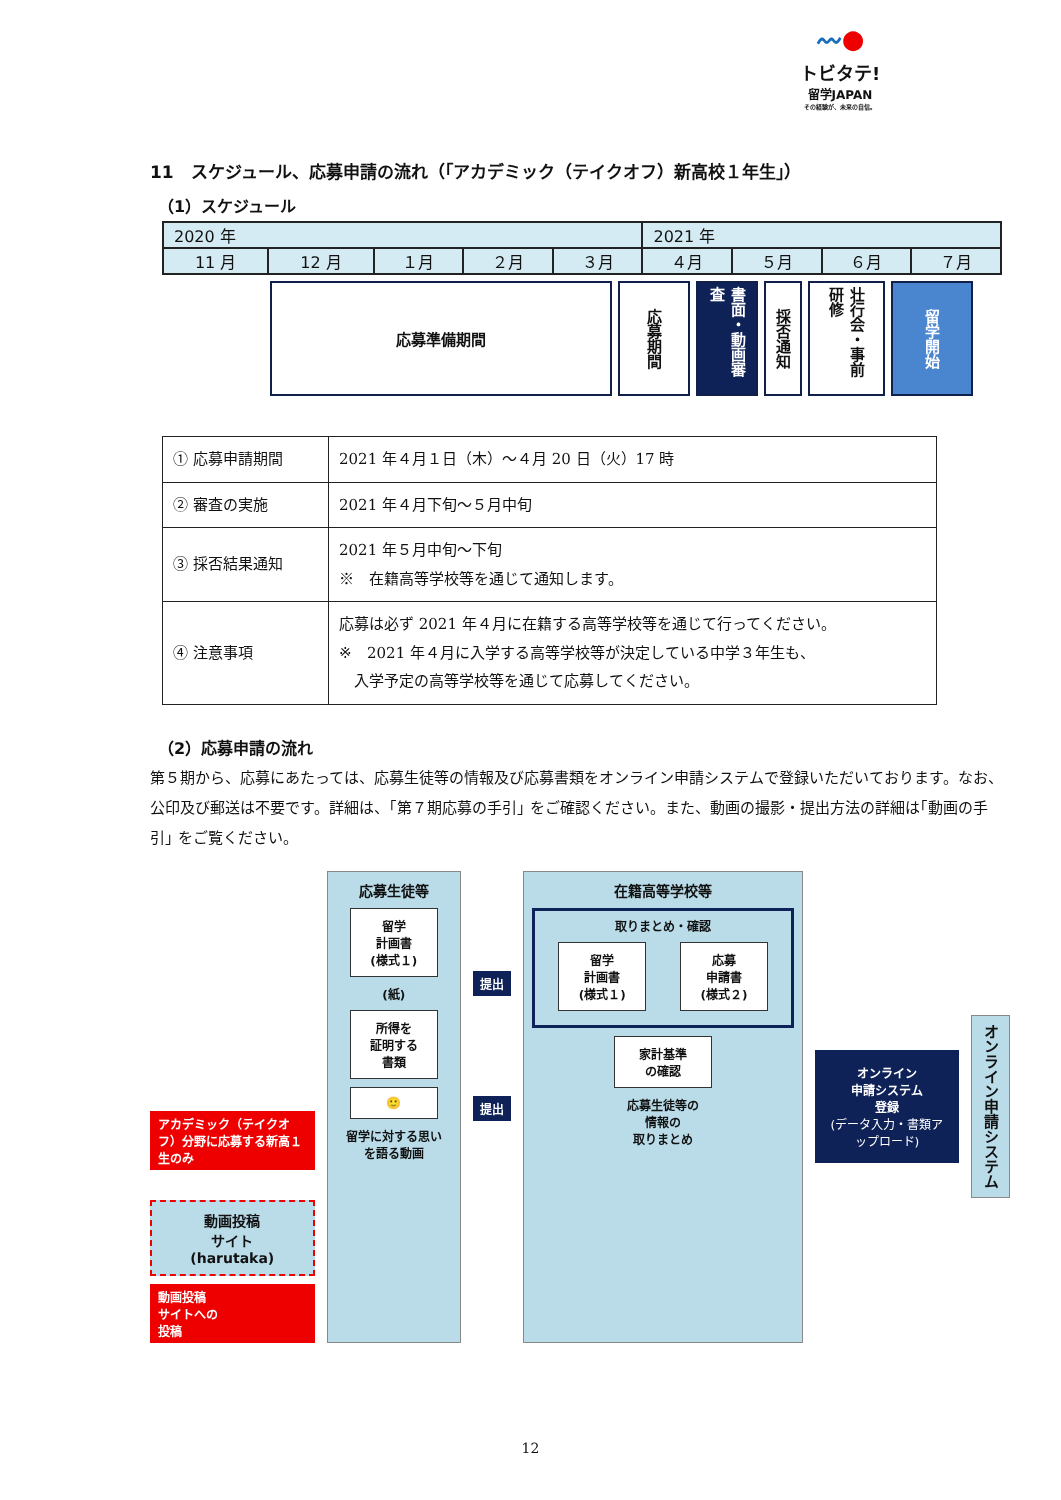〰●
トビタテ!
留学JAPAN
その経験が、未来の自信。
11　スケジュール、応募申請の流れ（｢アカデミック（テイクオフ）新高校１年生｣）
（1）スケジュール
| 2020 年 | | | | | 2021 年 | | | |
| 11 月 | 12 月 | １月 | ２月 | ３月 | ４月 | ５月 | ６月 | ７月 |
応募準備期間
応募期間
書面・動画審査
採否通知
壮行会・事前研修
留学開始
| ① 応募申請期間 | 2021 年４月１日（木）～４月 20 日（火）17 時 |
| ② 審査の実施 | 2021 年４月下旬～５月中旬 |
| ③ 採否結果通知 | 2021 年５月中旬～下旬 ※ 在籍高等学校等を通じて通知します。 |
| ④ 注意事項 | 応募は必ず 2021 年４月に在籍する高等学校等を通じて行ってください。 ※ 2021 年４月に入学する高等学校等が決定している中学３年生も、 入学予定の高等学校等を通じて応募してください。 |
（2）応募申請の流れ
第５期から、応募にあたっては、応募生徒等の情報及び応募書類をオンライン申請システムで登録いただいております。なお、公印及び郵送は不要です。詳細は、｢第７期応募の手引｣ をご確認ください。また、動画の撮影・提出方法の詳細は｢動画の手引｣ をご覧ください。
アカデミック（テイクオフ）分野に応募する新高１生のみ
動画投稿
サイト
(harutaka)
動画投稿
サイトへの
投稿
応募生徒等
留学
計画書
(様式１)
(紙)
所得を
証明する
書類
🙂
留学に対する思い
を語る動画
提出
提出
在籍高等学校等
取りまとめ・確認
留学
計画書
(様式１)
応募
申請書
(様式２)
家計基準
の確認
応募生徒等の
情報の
取りまとめ
オンライン
申請システム
登録
(データ入力・書類アップロード)
オンライン申請システム
12